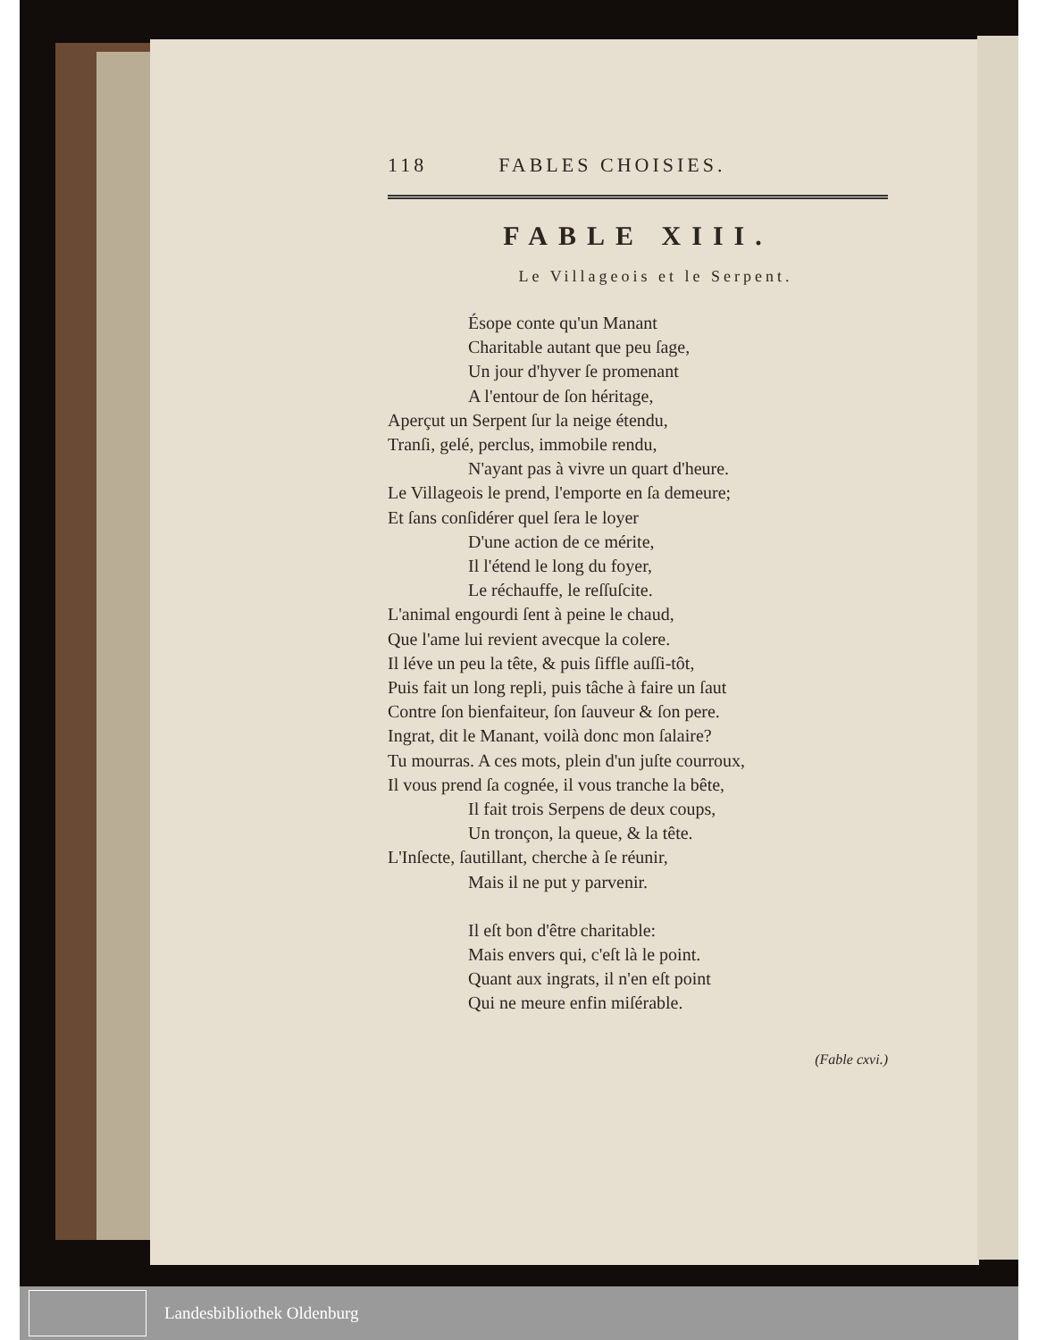118 FABLES CHOISIES.
FABLE XIII.
Le Villageois et le Serpent.
Ésope conte qu'un Manant
Charitable autant que peu ſage,
Un jour d'hyver ſe promenant
A l'entour de ſon héritage,
Aperçut un Serpent ſur la neige étendu,
Tranſi, gelé, perclus, immobile rendu,
N'ayant pas à vivre un quart d'heure.
Le Villageois le prend, l'emporte en ſa demeure;
Et ſans conſidérer quel ſera le loyer
D'une action de ce mérite,
Il l'étend le long du foyer,
Le réchauffe, le reſſuſcite.
L'animal engourdi ſent à peine le chaud,
Que l'ame lui revient avecque la colere.
Il léve un peu la tête, & puis ſiffle auſſi-tôt,
Puis fait un long repli, puis tâche à faire un ſaut
Contre ſon bienfaiteur, ſon ſauveur & ſon pere.
Ingrat, dit le Manant, voilà donc mon ſalaire?
Tu mourras. A ces mots, plein d'un juſte courroux,
Il vous prend ſa cognée, il vous tranche la bête,
Il fait trois Serpens de deux coups,
Un tronçon, la queue, & la tête.
L'Inſecte, ſautillant, cherche à ſe réunir,
Mais il ne put y parvenir.
Il eſt bon d'être charitable:
Mais envers qui, c'eſt là le point.
Quant aux ingrats, il n'en eſt point
Qui ne meure enfin miſérable.
(Fable cxvi.)
Landesbibliothek Oldenburg